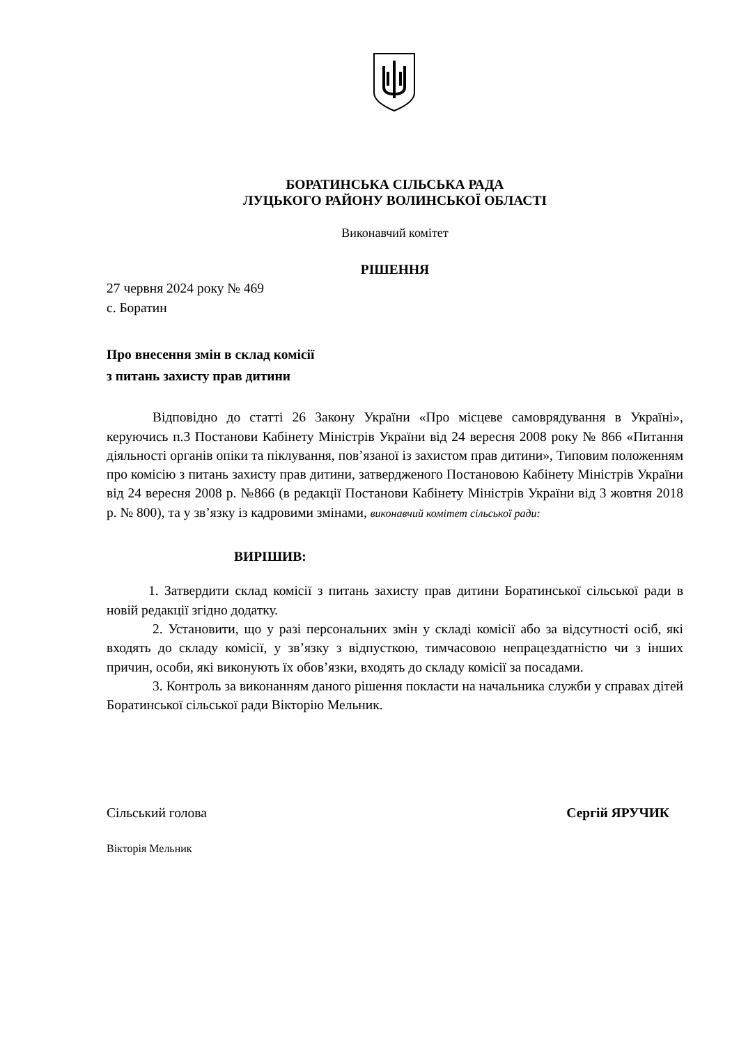БОРАТИНСЬКА СІЛЬСЬКА РАДА
ЛУЦЬКОГО РАЙОНУ ВОЛИНСЬКОЇ ОБЛАСТІ
Виконавчий комітет
РІШЕННЯ
27 червня 2024 року № 469
с. Боратин
Про внесення змін в склад комісії
з питань захисту прав дитини
Відповідно до статті 26 Закону України «Про місцеве самоврядування в Україні», керуючись п.3 Постанови Кабінету Міністрів України від 24 вересня 2008 року № 866 «Питання діяльності органів опіки та піклування, пов’язаної із захистом прав дитини», Типовим положенням про комісію з питань захисту прав дитини, затвердженого Постановою Кабінету Міністрів України від 24 вересня 2008 р. №866 (в редакції Постанови Кабінету Міністрів України від 3 жовтня 2018 р. № 800), та у зв’язку із кадровими змінами, виконавчий комітет сільської ради:
ВИРІШИВ:
1. Затвердити склад комісії з питань захисту прав дитини Боратинської сільської ради в новій редакції згідно додатку.
2. Установити, що у разі персональних змін у складі комісії або за відсутності осіб, які входять до складу комісії, у зв’язку з відпусткою, тимчасовою непрацездатністю чи з інших причин, особи, які виконують їх обов’язки, входять до складу комісії за посадами.
3. Контроль за виконанням даного рішення покласти на начальника служби у справах дітей Боратинської сільської ради Вікторію Мельник.
Сільський голова Сергій ЯРУЧИК
Вікторія Мельник